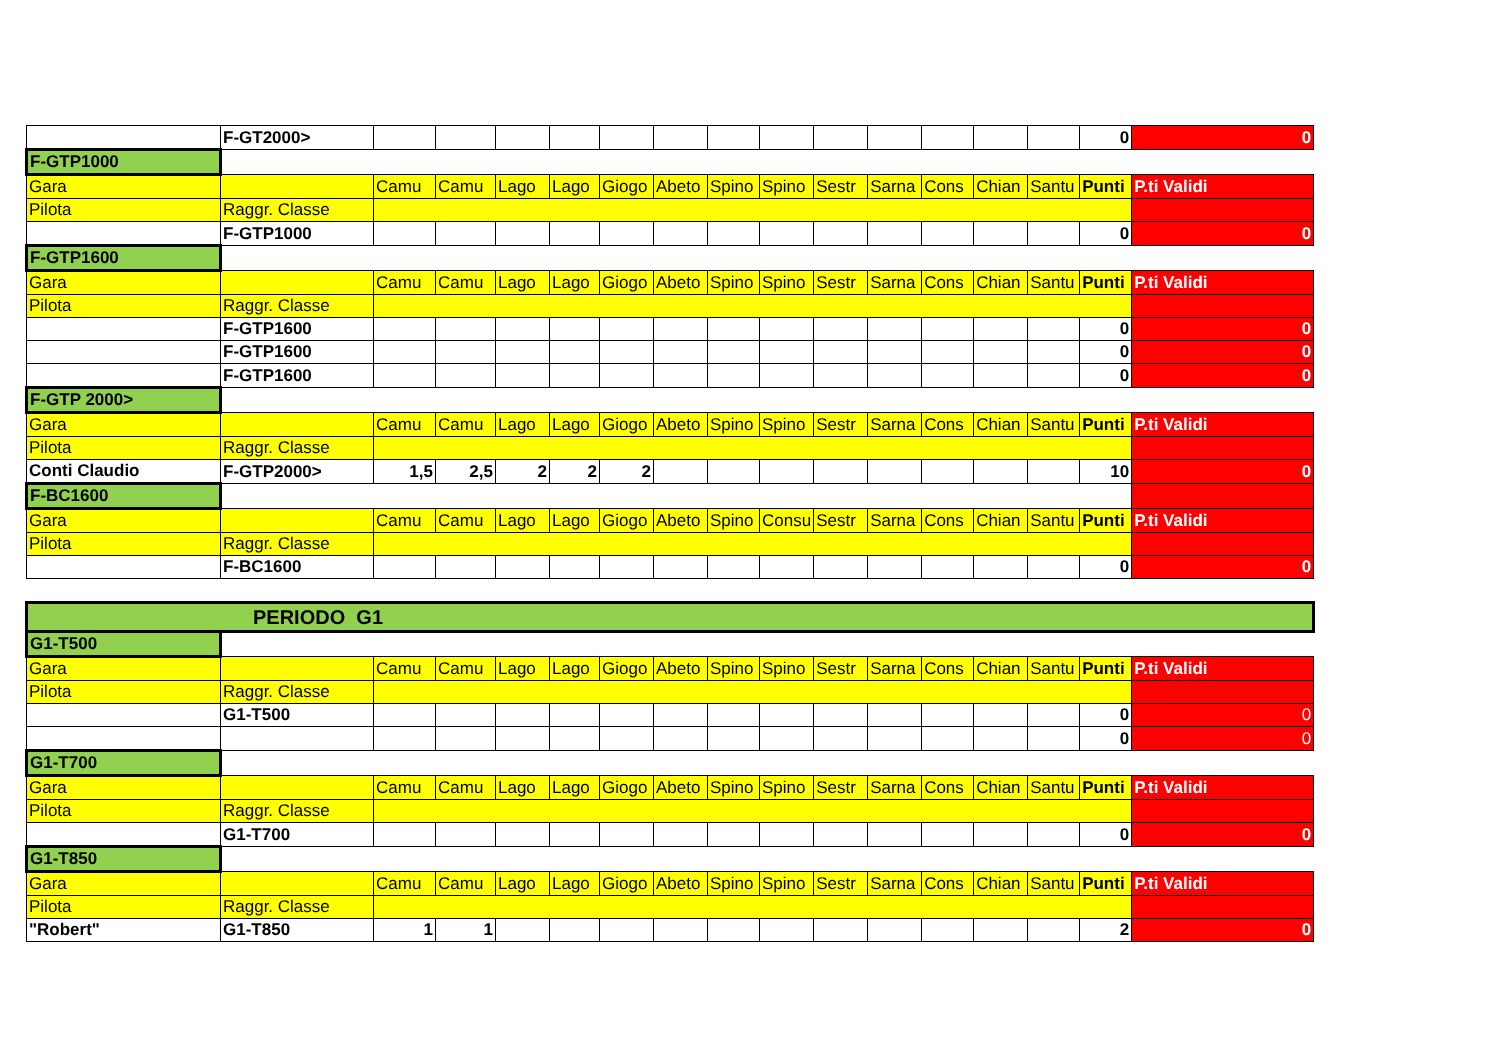| | F-GT2000> | | | | | | | | | | | | | | 0 | 0 |
| F-GTP1000 | | | | | | | | | | | | | | | | |
| Gara | | Camu | Camu | Lago | Lago | Giogo | Abeto | Spino | Spino | Sestr | Sarna | Cons | Chian | Santu | Punti | P.ti Validi |
| Pilota | Raggr. Classe | | | | | | | | | | | | | | | |
| | F-GTP1000 | | | | | | | | | | | | | | 0 | 0 |
| F-GTP1600 | | | | | | | | | | | | | | | | |
| Gara | | Camu | Camu | Lago | Lago | Giogo | Abeto | Spino | Spino | Sestr | Sarna | Cons | Chian | Santu | Punti | P.ti Validi |
| Pilota | Raggr. Classe | | | | | | | | | | | | | | | |
| | F-GTP1600 | | | | | | | | | | | | | | 0 | 0 |
| | F-GTP1600 | | | | | | | | | | | | | | 0 | 0 |
| | F-GTP1600 | | | | | | | | | | | | | | 0 | 0 |
| F-GTP 2000> | | | | | | | | | | | | | | | | |
| Gara | | Camu | Camu | Lago | Lago | Giogo | Abeto | Spino | Spino | Sestr | Sarna | Cons | Chian | Santu | Punti | P.ti Validi |
| Pilota | Raggr. Classe | | | | | | | | | | | | | | | |
| Conti Claudio | F-GTP2000> | 1,5 | 2,5 | 2 | 2 | 2 | | | | | | | | | 10 | 0 |
| F-BC1600 | | | | | | | | | | | | | | | | |
| Gara | | Camu | Camu | Lago | Lago | Giogo | Abeto | Spino | Consu | Sestr | Sarna | Cons | Chian | Santu | Punti | P.ti Validi |
| Pilota | Raggr. Classe | | | | | | | | | | | | | | | |
| | F-BC1600 | | | | | | | | | | | | | | 0 | 0 |
| PERIODO G1 | | | | | | | | | | | | | | | | |
| G1-T500 | | | | | | | | | | | | | | | | |
| Gara | | Camu | Camu | Lago | Lago | Giogo | Abeto | Spino | Spino | Sestr | Sarna | Cons | Chian | Santu | Punti | P.ti Validi |
| Pilota | Raggr. Classe | | | | | | | | | | | | | | | |
| | G1-T500 | | | | | | | | | | | | | | 0 | 0 |
| | | | | | | | | | | | | | | | 0 | 0 |
| G1-T700 | | | | | | | | | | | | | | | | |
| Gara | | Camu | Camu | Lago | Lago | Giogo | Abeto | Spino | Spino | Sestr | Sarna | Cons | Chian | Santu | Punti | P.ti Validi |
| Pilota | Raggr. Classe | | | | | | | | | | | | | | | |
| | G1-T700 | | | | | | | | | | | | | | 0 | 0 |
| G1-T850 | | | | | | | | | | | | | | | | |
| Gara | | Camu | Camu | Lago | Lago | Giogo | Abeto | Spino | Spino | Sestr | Sarna | Cons | Chian | Santu | Punti | P.ti Validi |
| Pilota | Raggr. Classe | | | | | | | | | | | | | | | |
| "Robert" | G1-T850 | 1 | 1 | | | | | | | | | | | | 2 | 0 |